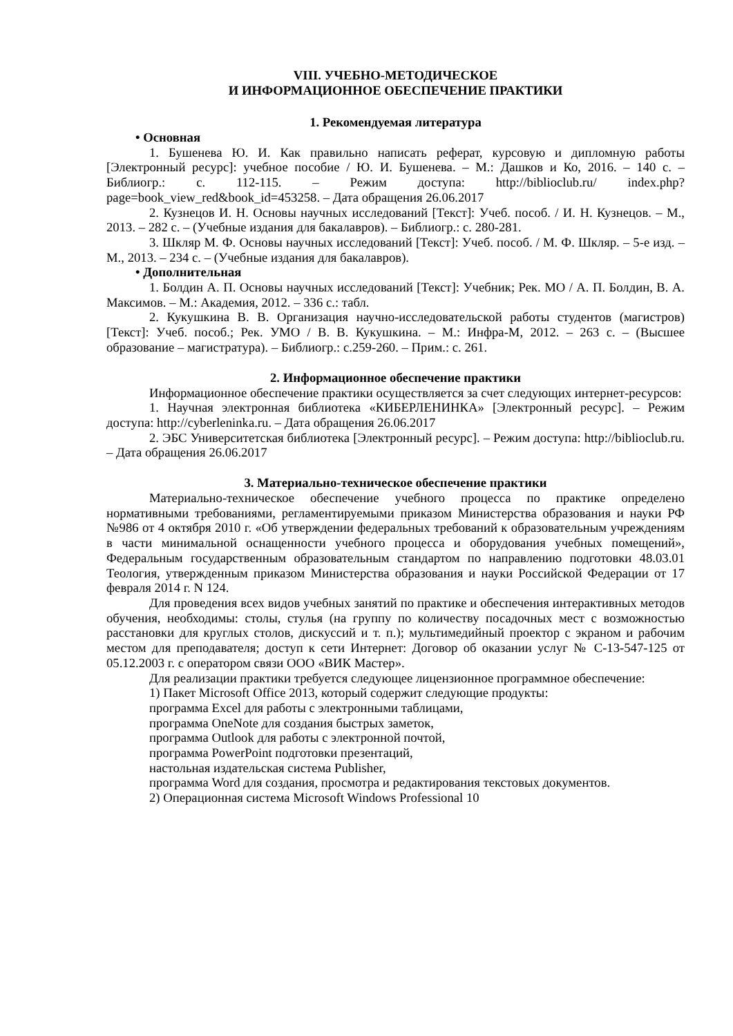VIII. УЧЕБНО-МЕТОДИЧЕСКОЕ
И ИНФОРМАЦИОННОЕ ОБЕСПЕЧЕНИЕ ПРАКТИКИ
1. Рекомендуемая литература
• Основная
1. Бушенева Ю. И. Как правильно написать реферат, курсовую и дипломную работы [Электронный ресурс]: учебное пособие / Ю. И. Бушенева. – М.: Дашков и Ко, 2016. – 140 с. – Библиогр.: с. 112-115. – Режим доступа: http://biblioclub.ru/ index.php?page=book_view_red&book_id=453258. – Дата обращения 26.06.2017
2. Кузнецов И. Н. Основы научных исследований [Текст]: Учеб. пособ. / И. Н. Кузнецов. – М., 2013. – 282 с. – (Учебные издания для бакалавров). – Библиогр.: с. 280-281.
3. Шкляр М. Ф. Основы научных исследований [Текст]: Учеб. пособ. / М. Ф. Шкляр. – 5-е изд. – М., 2013. – 234 с. – (Учебные издания для бакалавров).
• Дополнительная
1. Болдин А. П. Основы научных исследований [Текст]: Учебник; Рек. МО / А. П. Болдин, В. А. Максимов. – М.: Академия, 2012. – 336 с.: табл.
2. Кукушкина В. В. Организация научно-исследовательской работы студентов (магистров)[Текст]: Учеб. пособ.; Рек. УМО / В. В. Кукушкина. – М.: Инфра-М, 2012. – 263 с. – (Высшее образование – магистратура). – Библиогр.: с.259-260. – Прим.: с. 261.
2. Информационное обеспечение практики
Информационное обеспечение практики осуществляется за счет следующих интернет-ресурсов:
1. Научная электронная библиотека «КИБЕРЛЕНИНКА» [Электронный ресурс]. – Режим доступа: http://cyberleninka.ru. – Дата обращения 26.06.2017
2. ЭБС Университетская библиотека [Электронный ресурс]. – Режим доступа: http://biblioclub.ru. – Дата обращения 26.06.2017
3. Материально-техническое обеспечение практики
Материально-техническое обеспечение учебного процесса по практике определено нормативными требованиями, регламентируемыми приказом Министерства образования и науки РФ №986 от 4 октября 2010 г. «Об утверждении федеральных требований к образовательным учреждениям в части минимальной оснащенности учебного процесса и оборудования учебных помещений», Федеральным государственным образовательным стандартом по направлению подготовки 48.03.01 Теология, утвержденным приказом Министерства образования и науки Российской Федерации от 17 февраля 2014 г. N 124.
Для проведения всех видов учебных занятий по практике и обеспечения интерактивных методов обучения, необходимы: столы, стулья (на группу по количеству посадочных мест с возможностью расстановки для круглых столов, дискуссий и т. п.); мультимедийный проектор с экраном и рабочим местом для преподавателя; доступ к сети Интернет: Договор об оказании услуг № С-13-547-125 от 05.12.2003 г. с оператором связи ООО «ВИК Мастер».
Для реализации практики требуется следующее лицензионное программное обеспечение:
1) Пакет Microsoft Office 2013, который содержит следующие продукты:
программа Excel для работы с электронными таблицами,
программа OneNote для создания быстрых заметок,
программа Outlook для работы с электронной почтой,
программа PowerPoint подготовки презентаций,
настольная издательская система Publisher,
программа Word для создания, просмотра и редактирования текстовых документов.
2) Операционная система Microsoft Windows Professional 10